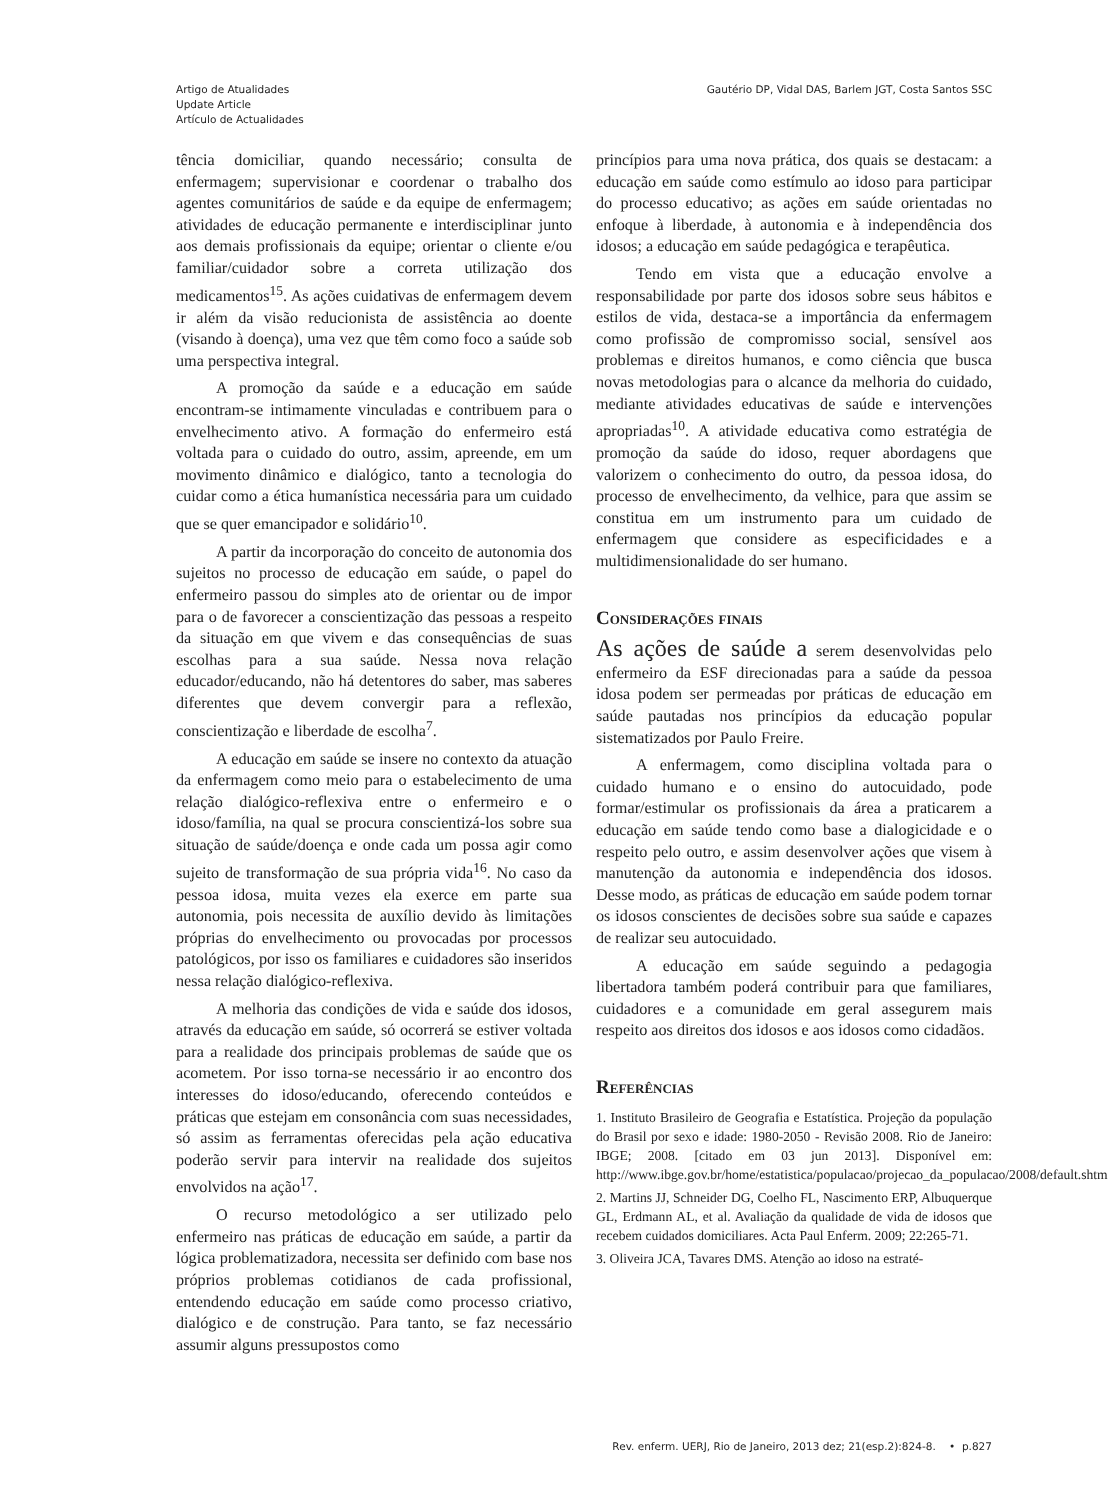Artigo de Atualidades
Update Article
Artículo de Actualidades
Gautério DP, Vidal DAS, Barlem JGT, Costa Santos SSC
tência domiciliar, quando necessário; consulta de enfermagem; supervisionar e coordenar o trabalho dos agentes comunitários de saúde e da equipe de enfermagem; atividades de educação permanente e interdisciplinar junto aos demais profissionais da equipe; orientar o cliente e/ou familiar/cuidador sobre a correta utilização dos medicamentos<sup>15</sup>. As ações cuidativas de enfermagem devem ir além da visão reducionista de assistência ao doente (visando à doença), uma vez que têm como foco a saúde sob uma perspectiva integral.
A promoção da saúde e a educação em saúde encontram-se intimamente vinculadas e contribuem para o envelhecimento ativo. A formação do enfermeiro está voltada para o cuidado do outro, assim, apreende, em um movimento dinâmico e dialógico, tanto a tecnologia do cuidar como a ética humanística necessária para um cuidado que se quer emancipador e solidário<sup>10</sup>.
A partir da incorporação do conceito de autonomia dos sujeitos no processo de educação em saúde, o papel do enfermeiro passou do simples ato de orientar ou de impor para o de favorecer a conscientização das pessoas a respeito da situação em que vivem e das consequências de suas escolhas para a sua saúde. Nessa nova relação educador/educando, não há detentores do saber, mas saberes diferentes que devem convergir para a reflexão, conscientização e liberdade de escolha<sup>7</sup>.
A educação em saúde se insere no contexto da atuação da enfermagem como meio para o estabelecimento de uma relação dialógico-reflexiva entre o enfermeiro e o idoso/família, na qual se procura conscientizá-los sobre sua situação de saúde/doença e onde cada um possa agir como sujeito de transformação de sua própria vida<sup>16</sup>. No caso da pessoa idosa, muita vezes ela exerce em parte sua autonomia, pois necessita de auxílio devido às limitações próprias do envelhecimento ou provocadas por processos patológicos, por isso os familiares e cuidadores são inseridos nessa relação dialógico-reflexiva.
A melhoria das condições de vida e saúde dos idosos, através da educação em saúde, só ocorrerá se estiver voltada para a realidade dos principais problemas de saúde que os acometem. Por isso torna-se necessário ir ao encontro dos interesses do idoso/educando, oferecendo conteúdos e práticas que estejam em consonância com suas necessidades, só assim as ferramentas oferecidas pela ação educativa poderão servir para intervir na realidade dos sujeitos envolvidos na ação<sup>17</sup>.
O recurso metodológico a ser utilizado pelo enfermeiro nas práticas de educação em saúde, a partir da lógica problematizadora, necessita ser definido com base nos próprios problemas cotidianos de cada profissional, entendendo educação em saúde como processo criativo, dialógico e de construção. Para tanto, se faz necessário assumir alguns pressupostos como
princípios para uma nova prática, dos quais se destacam: a educação em saúde como estímulo ao idoso para participar do processo educativo; as ações em saúde orientadas no enfoque à liberdade, à autonomia e à independência dos idosos; a educação em saúde pedagógica e terapêutica.
Tendo em vista que a educação envolve a responsabilidade por parte dos idosos sobre seus hábitos e estilos de vida, destaca-se a importância da enfermagem como profissão de compromisso social, sensível aos problemas e direitos humanos, e como ciência que busca novas metodologias para o alcance da melhoria do cuidado, mediante atividades educativas de saúde e intervenções apropriadas<sup>10</sup>. A atividade educativa como estratégia de promoção da saúde do idoso, requer abordagens que valorizem o conhecimento do outro, da pessoa idosa, do processo de envelhecimento, da velhice, para que assim se constitua em um instrumento para um cuidado de enfermagem que considere as especificidades e a multidimensionalidade do ser humano.
Considerações finais
As ações de saúde a serem desenvolvidas pelo enfermeiro da ESF direcionadas para a saúde da pessoa idosa podem ser permeadas por práticas de educação em saúde pautadas nos princípios da educação popular sistematizados por Paulo Freire.
A enfermagem, como disciplina voltada para o cuidado humano e o ensino do autocuidado, pode formar/estimular os profissionais da área a praticarem a educação em saúde tendo como base a dialogicidade e o respeito pelo outro, e assim desenvolver ações que visem à manutenção da autonomia e independência dos idosos. Desse modo, as práticas de educação em saúde podem tornar os idosos conscientes de decisões sobre sua saúde e capazes de realizar seu autocuidado.
A educação em saúde seguindo a pedagogia libertadora também poderá contribuir para que familiares, cuidadores e a comunidade em geral assegurem mais respeito aos direitos dos idosos e aos idosos como cidadãos.
Referências
1. Instituto Brasileiro de Geografia e Estatística. Projeção da população do Brasil por sexo e idade: 1980-2050 - Revisão 2008. Rio de Janeiro: IBGE; 2008. [citado em 03 jun 2013]. Disponível em: http://www.ibge.gov.br/home/estatistica/populacao/projecao_da_populacao/2008/default.shtm
2. Martins JJ, Schneider DG, Coelho FL, Nascimento ERP, Albuquerque GL, Erdmann AL, et al. Avaliação da qualidade de vida de idosos que recebem cuidados domiciliares. Acta Paul Enferm. 2009; 22:265-71.
3. Oliveira JCA, Tavares DMS. Atenção ao idoso na estraté-
Rev. enferm. UERJ, Rio de Janeiro, 2013 dez; 21(esp.2):824-8. • p.827